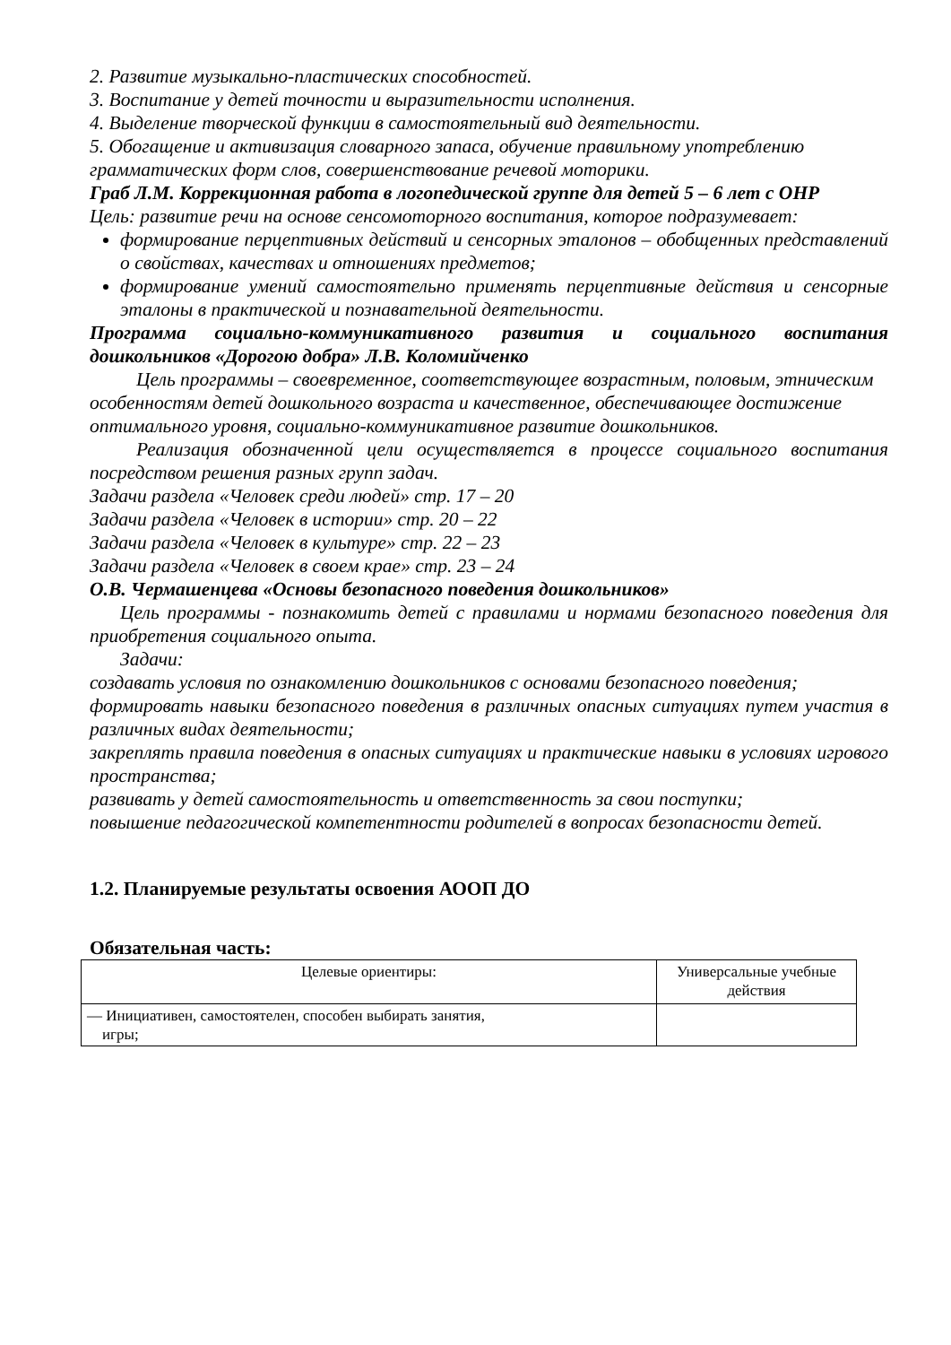2. Развитие музыкально-пластических способностей.
3. Воспитание у детей точности и выразительности исполнения.
4. Выделение творческой функции в самостоятельный вид деятельности.
5. Обогащение и активизация словарного запаса, обучение правильному употреблению грамматических форм слов, совершенствование речевой моторики.
Граб Л.М. Коррекционная работа в логопедической группе для детей 5 – 6 лет с ОНР
Цель: развитие речи на основе сенсомоторного воспитания, которое подразумевает:
формирование перцептивных действий и сенсорных эталонов – обобщенных представлений о свойствах, качествах и отношениях предметов;
формирование умений самостоятельно применять перцептивные действия и сенсорные эталоны в практической и познавательной деятельности.
Программа социально-коммуникативного развития и социального воспитания дошкольников «Дорогою добра» Л.В. Коломийченко
Цель программы – своевременное, соответствующее возрастным, половым, этническим особенностям детей дошкольного возраста и качественное, обеспечивающее достижение оптимального уровня, социально-коммуникативное развитие дошкольников.
Реализация обозначенной цели осуществляется в процессе социального воспитания посредством решения разных групп задач.
Задачи раздела «Человек среди людей» стр. 17 – 20
Задачи раздела «Человек в истории» стр. 20 – 22
Задачи раздела «Человек в культуре» стр. 22 – 23
Задачи раздела «Человек в своем крае» стр. 23 – 24
О.В. Чермашенцева «Основы безопасного поведения дошкольников»
Цель программы - познакомить детей с правилами и нормами безопасного поведения для приобретения социального опыта.
Задачи:
создавать условия по ознакомлению дошкольников с основами безопасного поведения;
формировать навыки безопасного поведения в различных опасных ситуациях путем участия в различных видах деятельности;
закреплять правила поведения в опасных ситуациях и практические навыки в условиях игрового пространства;
развивать у детей самостоятельность и ответственность за свои поступки;
повышение педагогической компетентности родителей в вопросах безопасности детей.
1.2. Планируемые результаты освоения АООП ДО
Обязательная часть:
| Целевые ориентиры: | Универсальные учебные действия |
| — Инициативен, самостоятелен, способен выбирать занятия, игры; | |